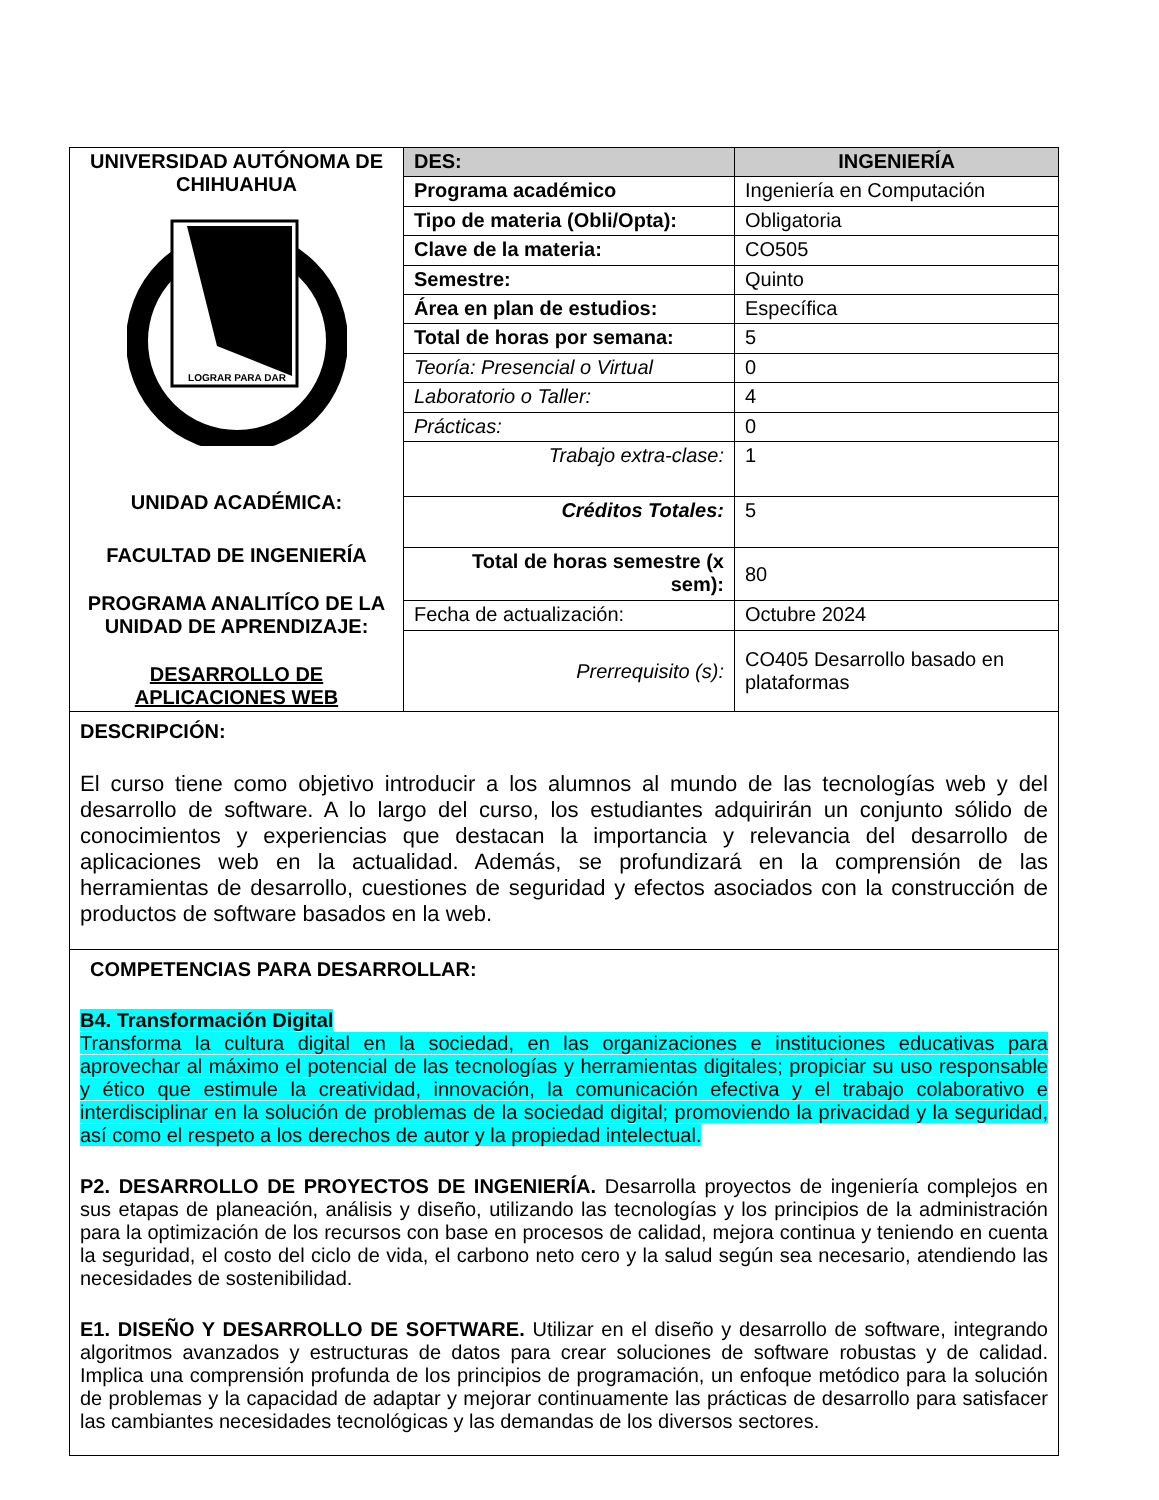| UNIVERSIDAD AUTÓNOMA DE CHIHUAHUA LOGRAR PARA DAR UNIDAD ACADÉMICA: FACULTAD DE INGENIERÍA PROGRAMA ANALITÍCO DE LA UNIDAD DE APRENDIZAJE: DESARROLLO DE APLICACIONES WEB | DES: | INGENIERÍA |
| | Programa académico | Ingeniería en Computación |
| | Tipo de materia (Obli/Opta): | Obligatoria |
| | Clave de la materia: | CO505 |
| | Semestre: | Quinto |
| | Área en plan de estudios: | Específica |
| | Total de horas por semana: | 5 |
| | Teoría: Presencial o Virtual | 0 |
| | Laboratorio o Taller: | 4 |
| | Prácticas: | 0 |
| | Trabajo extra-clase: | 1 |
| | Créditos Totales: | 5 |
| | Total de horas semestre (x sem): | 80 |
| | Fecha de actualización: | Octubre 2024 |
| | Prerrequisito (s): | CO405 Desarrollo basado en plataformas |
DESCRIPCIÓN:
El curso tiene como objetivo introducir a los alumnos al mundo de las tecnologías web y del desarrollo de software. A lo largo del curso, los estudiantes adquirirán un conjunto sólido de conocimientos y experiencias que destacan la importancia y relevancia del desarrollo de aplicaciones web en la actualidad. Además, se profundizará en la comprensión de las herramientas de desarrollo, cuestiones de seguridad y efectos asociados con la construcción de productos de software basados en la web.
COMPETENCIAS PARA DESARROLLAR:
B4. Transformación Digital
Transforma la cultura digital en la sociedad, en las organizaciones e instituciones educativas para aprovechar al máximo el potencial de las tecnologías y herramientas digitales; propiciar su uso responsable y ético que estimule la creatividad, innovación, la comunicación efectiva y el trabajo colaborativo e interdisciplinar en la solución de problemas de la sociedad digital; promoviendo la privacidad y la seguridad, así como el respeto a los derechos de autor y la propiedad intelectual.
P2. DESARROLLO DE PROYECTOS DE INGENIERÍA. Desarrolla proyectos de ingeniería complejos en sus etapas de planeación, análisis y diseño, utilizando las tecnologías y los principios de la administración para la optimización de los recursos con base en procesos de calidad, mejora continua y teniendo en cuenta la seguridad, el costo del ciclo de vida, el carbono neto cero y la salud según sea necesario, atendiendo las necesidades de sostenibilidad.
E1. DISEÑO Y DESARROLLO DE SOFTWARE. Utilizar en el diseño y desarrollo de software, integrando algoritmos avanzados y estructuras de datos para crear soluciones de software robustas y de calidad. Implica una comprensión profunda de los principios de programación, un enfoque metódico para la solución de problemas y la capacidad de adaptar y mejorar continuamente las prácticas de desarrollo para satisfacer las cambiantes necesidades tecnológicas y las demandas de los diversos sectores.